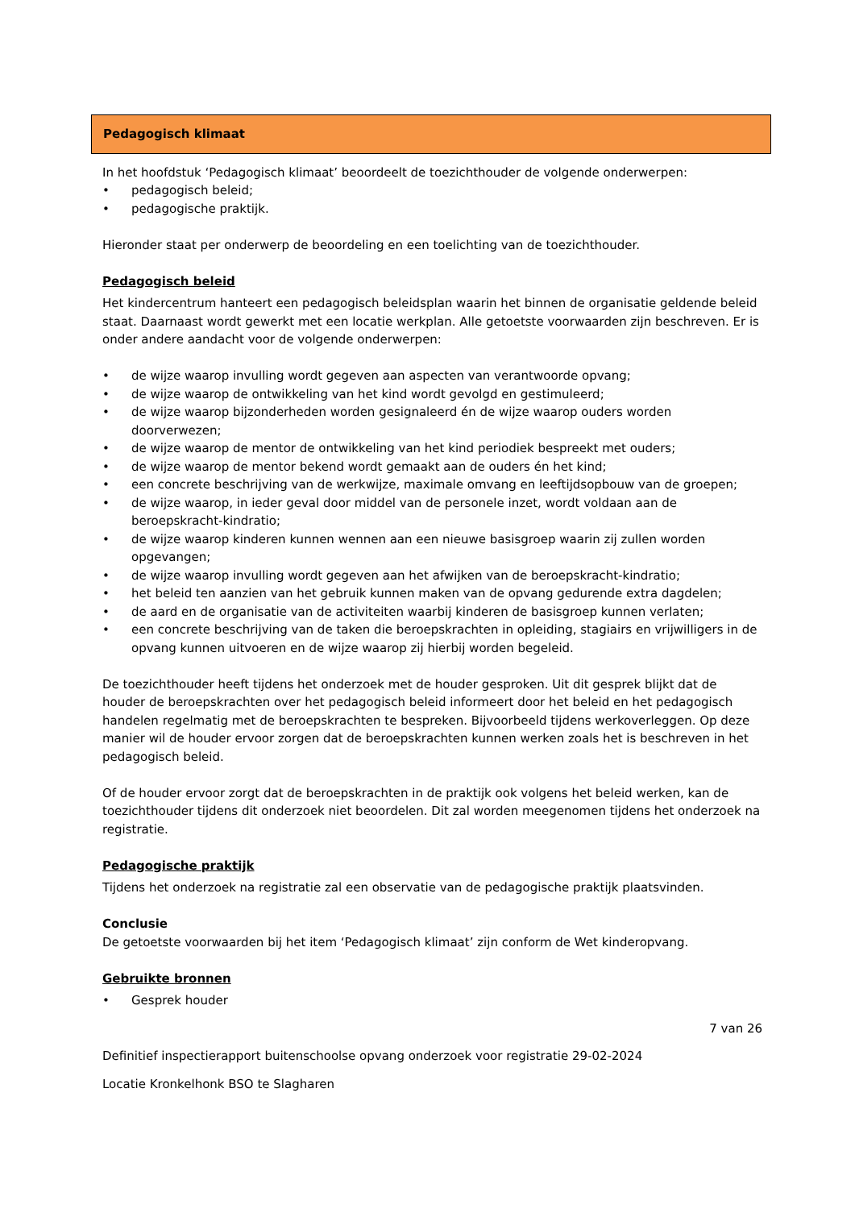Pedagogisch klimaat
In het hoofdstuk ‘Pedagogisch klimaat’ beoordeelt de toezichthouder de volgende onderwerpen:
• pedagogisch beleid;
• pedagogische praktijk.
Hieronder staat per onderwerp de beoordeling en een toelichting van de toezichthouder.
Pedagogisch beleid
Het kindercentrum hanteert een pedagogisch beleidsplan waarin het binnen de organisatie geldende beleid staat. Daarnaast wordt gewerkt met een locatie werkplan. Alle getoetste voorwaarden zijn beschreven. Er is onder andere aandacht voor de volgende onderwerpen:
• de wijze waarop invulling wordt gegeven aan aspecten van verantwoorde opvang;
• de wijze waarop de ontwikkeling van het kind wordt gevolgd en gestimuleerd;
• de wijze waarop bijzonderheden worden gesignaleerd én de wijze waarop ouders worden doorverwezen;
• de wijze waarop de mentor de ontwikkeling van het kind periodiek bespreekt met ouders;
• de wijze waarop de mentor bekend wordt gemaakt aan de ouders én het kind;
• een concrete beschrijving van de werkwijze, maximale omvang en leeftijdsopbouw van de groepen;
• de wijze waarop, in ieder geval door middel van de personele inzet, wordt voldaan aan de beroepskracht-kindratio;
• de wijze waarop kinderen kunnen wennen aan een nieuwe basisgroep waarin zij zullen worden opgevangen;
• de wijze waarop invulling wordt gegeven aan het afwijken van de beroepskracht-kindratio;
• het beleid ten aanzien van het gebruik kunnen maken van de opvang gedurende extra dagdelen;
• de aard en de organisatie van de activiteiten waarbij kinderen de basisgroep kunnen verlaten;
• een concrete beschrijving van de taken die beroepskrachten in opleiding, stagiairs en vrijwilligers in de opvang kunnen uitvoeren en de wijze waarop zij hierbij worden begeleid.
De toezichthouder heeft tijdens het onderzoek met de houder gesproken. Uit dit gesprek blijkt dat de houder de beroepskrachten over het pedagogisch beleid informeert door het beleid en het pedagogisch handelen regelmatig met de beroepskrachten te bespreken. Bijvoorbeeld tijdens werkoverleggen. Op deze manier wil de houder ervoor zorgen dat de beroepskrachten kunnen werken zoals het is beschreven in het pedagogisch beleid.
Of de houder ervoor zorgt dat de beroepskrachten in de praktijk ook volgens het beleid werken, kan de toezichthouder tijdens dit onderzoek niet beoordelen. Dit zal worden meegenomen tijdens het onderzoek na registratie.
Pedagogische praktijk
Tijdens het onderzoek na registratie zal een observatie van de pedagogische praktijk plaatsvinden.
Conclusie
De getoetste voorwaarden bij het item ‘Pedagogisch klimaat’ zijn conform de Wet kinderopvang.
Gebruikte bronnen
• Gesprek houder
7 van 26
Definitief inspectierapport buitenschoolse opvang onderzoek voor registratie 29-02-2024
Locatie Kronkelhonk BSO te Slagharen